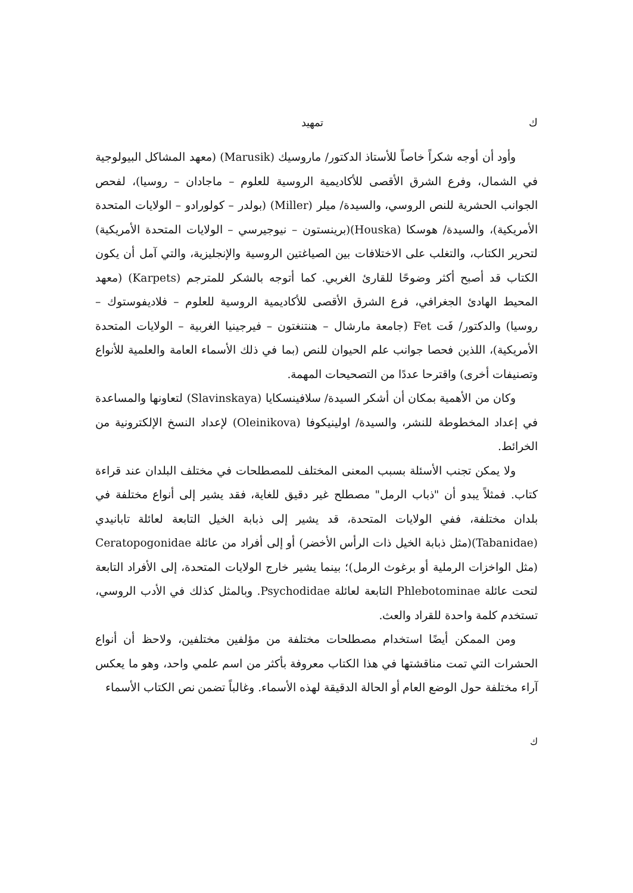ك تمهيد
وأود أن أوجه شكراً خاصاً للأستاذ الدكتور/ ماروسيك (Marusik) (معهد المشاكل البيولوجية في الشمال، وفرع الشرق الأقصى للأكاديمية الروسية للعلوم – ماجادان – روسيا)، لفحص الجوانب الحشرية للنص الروسي، والسيدة/ ميلر (Miller) (بولدر – كولورادو – الولايات المتحدة الأمريكية)، والسيدة/ هوسكا (Houska)(برينستون – نيوجيرسي – الولايات المتحدة الأمريكية) لتحرير الكتاب، والتغلب على الاختلافات بين الصياغتين الروسية والإنجليزية، والتي آمل أن يكون الكتاب قد أصبح أكثر وضوحًا للقارئ الغربي. كما أتوجه بالشكر للمترجم (Karpets) (معهد المحيط الهادئ الجغرافي، فرع الشرق الأقصى للأكاديمية الروسية للعلوم – فلاديفوستوك – روسيا) والدكتور/ فَت Fet (جامعة مارشال – هنتنغتون – فيرجينيا الغربية – الولايات المتحدة الأمريكية)، اللذين فحصا جوانب علم الحيوان للنص (بما في ذلك الأسماء العامة والعلمية للأنواع وتصنيفات أخرى) واقترحا عددًا من التصحيحات المهمة.
وكان من الأهمية بمكان أن أشكر السيدة/ سلافينسكايا (Slavinskaya) لتعاونها والمساعدة في إعداد المخطوطة للنشر، والسيدة/ اولينيكوفا (Oleinikova) لإعداد النسخ الإلكترونية من الخرائط.
ولا يمكن تجنب الأسئلة بسبب المعنى المختلف للمصطلحات في مختلف البلدان عند قراءة كتاب. فمثلاً يبدو أن "ذباب الرمل" مصطلح غير دقيق للغاية، فقد يشير إلى أنواع مختلفة في بلدان مختلفة، ففي الولايات المتحدة، قد يشير إلى ذبابة الخيل التابعة لعائلة تابانيدي (Tabanidae)(مثل ذبابة الخيل ذات الرأس الأخضر) أو إلى أفراد من عائلة Ceratopogonidae (مثل الواخزات الرملية أو برغوث الرمل)؛ بينما يشير خارج الولايات المتحدة، إلى الأفراد التابعة لتحت عائلة Phlebotominae التابعة لعائلة Psychodidae. وبالمثل كذلك في الأدب الروسي، تستخدم كلمة واحدة للقراد والعث.
ومن الممكن أيضًا استخدام مصطلحات مختلفة من مؤلفين مختلفين، ولاحظ أن أنواع الحشرات التي تمت مناقشتها في هذا الكتاب معروفة بأكثر من اسم علمي واحد، وهو ما يعكس آراء مختلفة حول الوضع العام أو الحالة الدقيقة لهذه الأسماء. وغالباً تضمن نص الكتاب الأسماء
ك